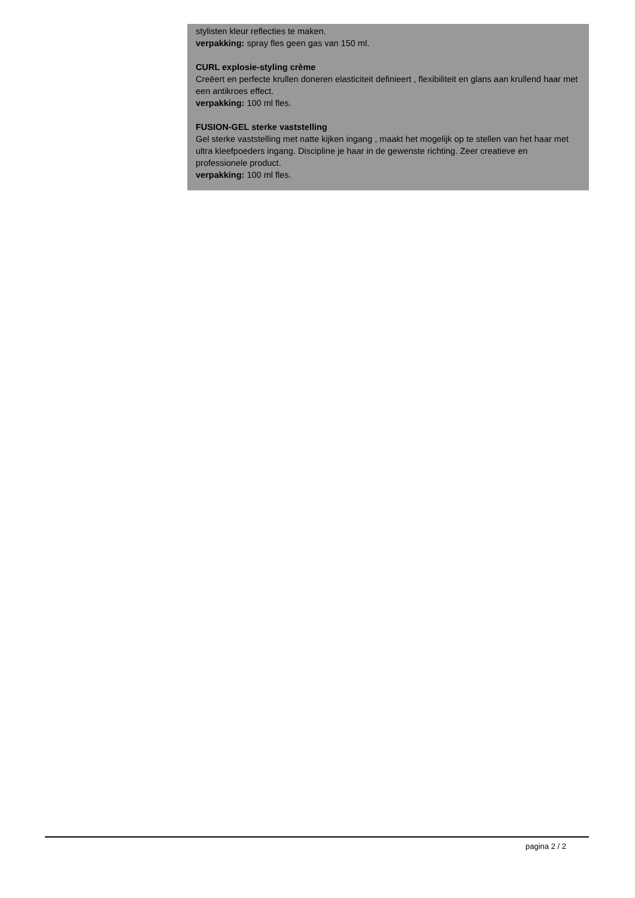stylisten kleur reflecties te maken.
verpakking: spray fles geen gas van 150 ml.
CURL explosie-styling crème
Creëert en perfecte krullen doneren elasticiteit definieert , flexibiliteit en glans aan krullend haar met een antikroes effect.
verpakking: 100 ml fles.
FUSION-GEL sterke vaststelling
Gel sterke vaststelling met natte kijken ingang , maakt het mogelijk op te stellen van het haar met ultra kleefpoeders ingang. Discipline je haar in de gewenste richting. Zeer creatieve en professionele product.
verpakking: 100 ml fles.
pagina 2 / 2